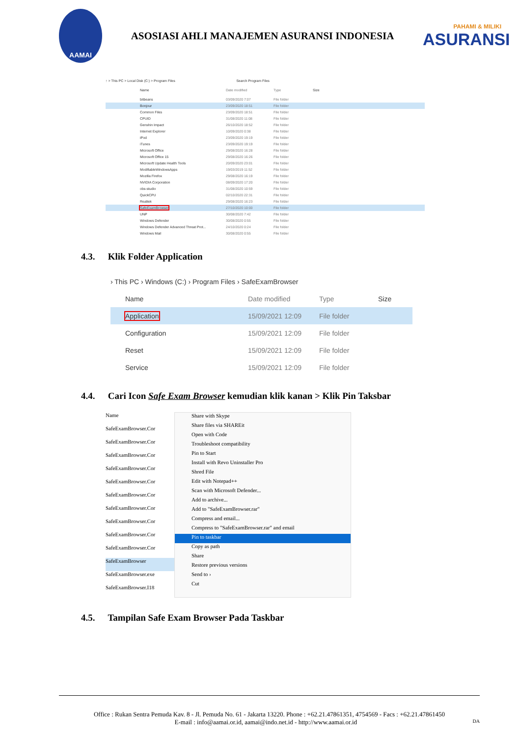AAMAI
ASOSIASI AHLI MANAJEMEN ASURANSI INDONESIA
PAHAMI & MILIKI
ASURANSI
↑ > This PC > Local Disk (C:) > Program Files Search Program Files
Name Date modified Type Size
bitbeans 03/09/2020 7:07 File folder
Bonjour 23/09/2020 18:51 File folder
Common Files 23/09/2020 18:51 File folder
CPUID 31/08/2020 11:08 File folder
Genshin Impact 26/10/2020 18:52 File folder
Internet Explorer 10/09/2020 0:38 File folder
iPod 23/09/2020 19:19 File folder
iTunes 23/09/2020 19:19 File folder
Microsoft Office 29/08/2020 16:28 File folder
Microsoft Office 15 29/08/2020 16:26 File folder
Microsoft Update Health Tools 20/09/2020 23:01 File folder
ModifiableWindowsApps 19/03/2019 11:52 File folder
Mozilla Firefox 29/08/2020 16:19 File folder
NVIDIA Corporation 08/09/2020 17:20 File folder
obs-studio 31/08/2020 10:59 File folder
QuickCPU 02/10/2020 22:31 File folder
Realtek 29/08/2020 16:23 File folder
SafeExamBrowser 27/10/2020 10:00 File folder
UNP 30/08/2020 7:42 File folder
Windows Defender 30/08/2020 0:55 File folder
Windows Defender Advanced Threat Prot... 24/10/2020 0:24 File folder
Windows Mail 30/08/2020 0:55 File folder
4.3. Klik Folder Application
› This PC › Windows (C:) › Program Files › SafeExamBrowser
Name Date modified Type Size
Application 15/09/2021 12:09 File folder
Configuration 15/09/2021 12:09 File folder
Reset 15/09/2021 12:09 File folder
Service 15/09/2021 12:09 File folder
4.4. Cari Icon Safe Exam Browser kemudian klik kanan > Klik Pin Taksbar
Name
SafeExamBrowser.Cor
SafeExamBrowser.Cor
SafeExamBrowser.Cor
SafeExamBrowser.Cor
SafeExamBrowser.Cor
SafeExamBrowser.Cor
SafeExamBrowser.Cor
SafeExamBrowser.Cor
SafeExamBrowser.Cor
SafeExamBrowser.Cor
SafeExamBrowser
SafeExamBrowser.exe
SafeExamBrowser.I18
Share with Skype
Share files via SHAREit
Open with Code
Troubleshoot compatibility
Pin to Start
Install with Revo Uninstaller Pro
Shred File
Edit with Notepad++
Scan with Microsoft Defender...
Add to archive...
Add to "SafeExamBrowser.rar"
Compress and email...
Compress to "SafeExamBrowser.rar" and email
Pin to taskbar
Copy as path
Share
Restore previous versions
Send to ›
Cut
4.5. Tampilan Safe Exam Browser Pada Taskbar
Office : Rukan Sentra Pemuda Kav. 8 - Jl. Pemuda No. 61 - Jakarta 13220. Phone : +62.21.47861351, 4754569 - Facs : +62.21.47861450
E-mail : info@aamai.or.id, aamai@indo.net.id - http://www.aamai.or.id DA